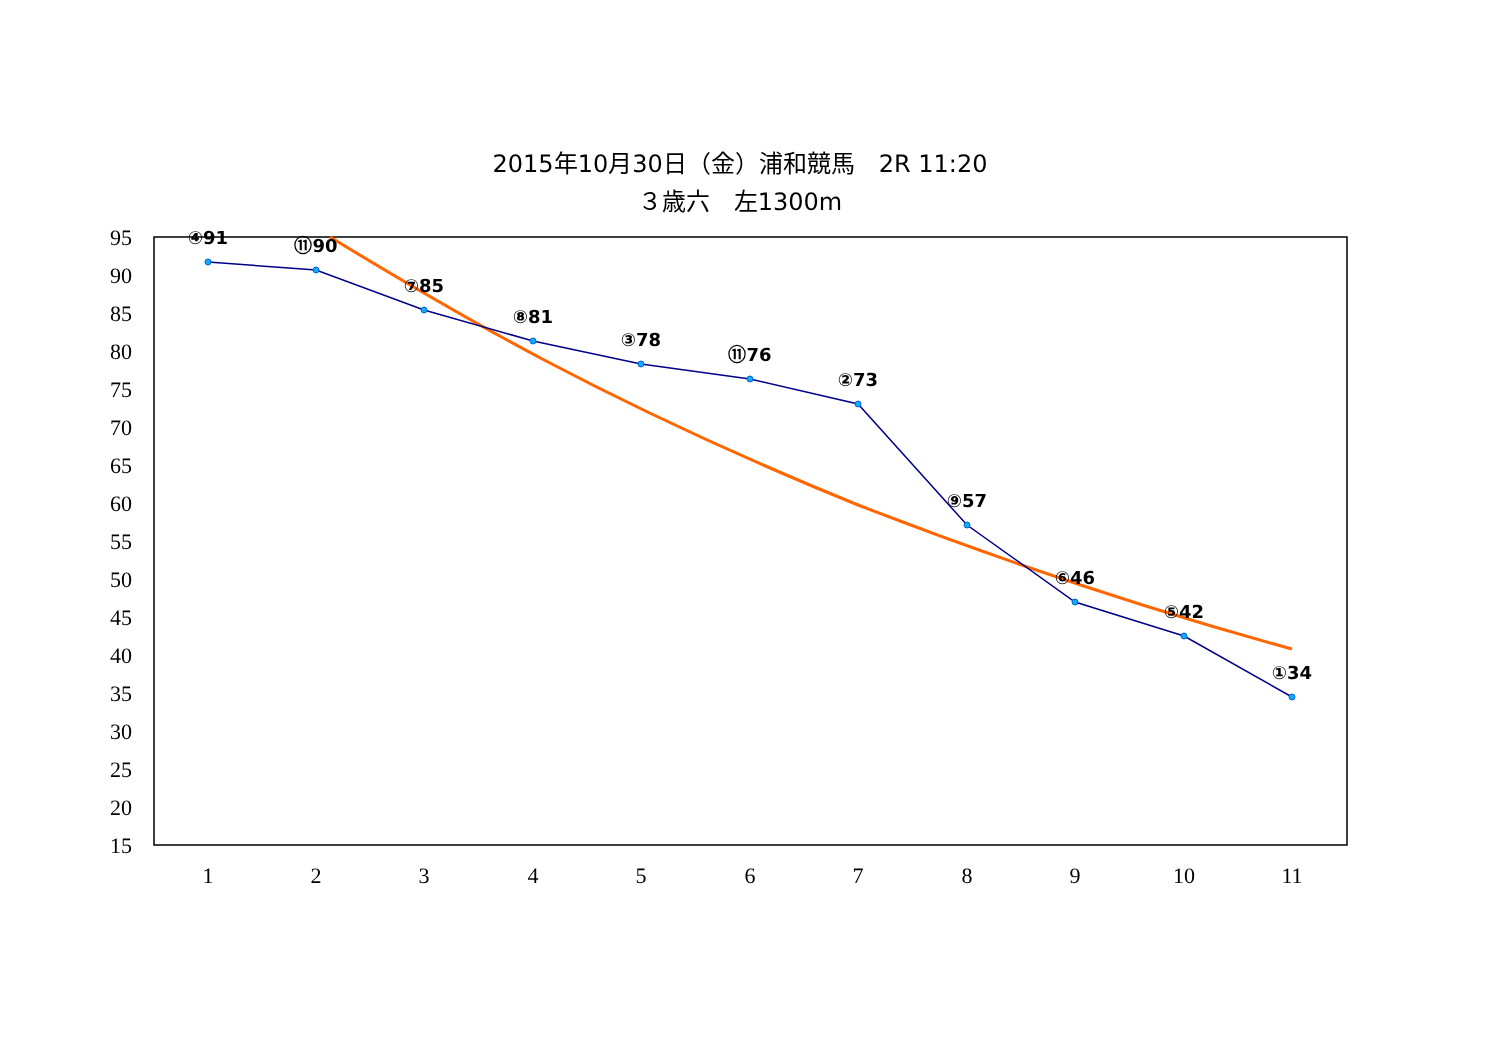2015年10月30日（金）浦和競馬　2R 11:20
３歳六　左1300m
95
90
85
80
75
70
65
60
55
50
45
40
35
30
25
20
15
1
2
3
4
5
6
7
8
9
10
11
④91
⑪90
⑦85
⑧81
③78
⑪76
②73
⑨57
⑥46
⑤42
①34